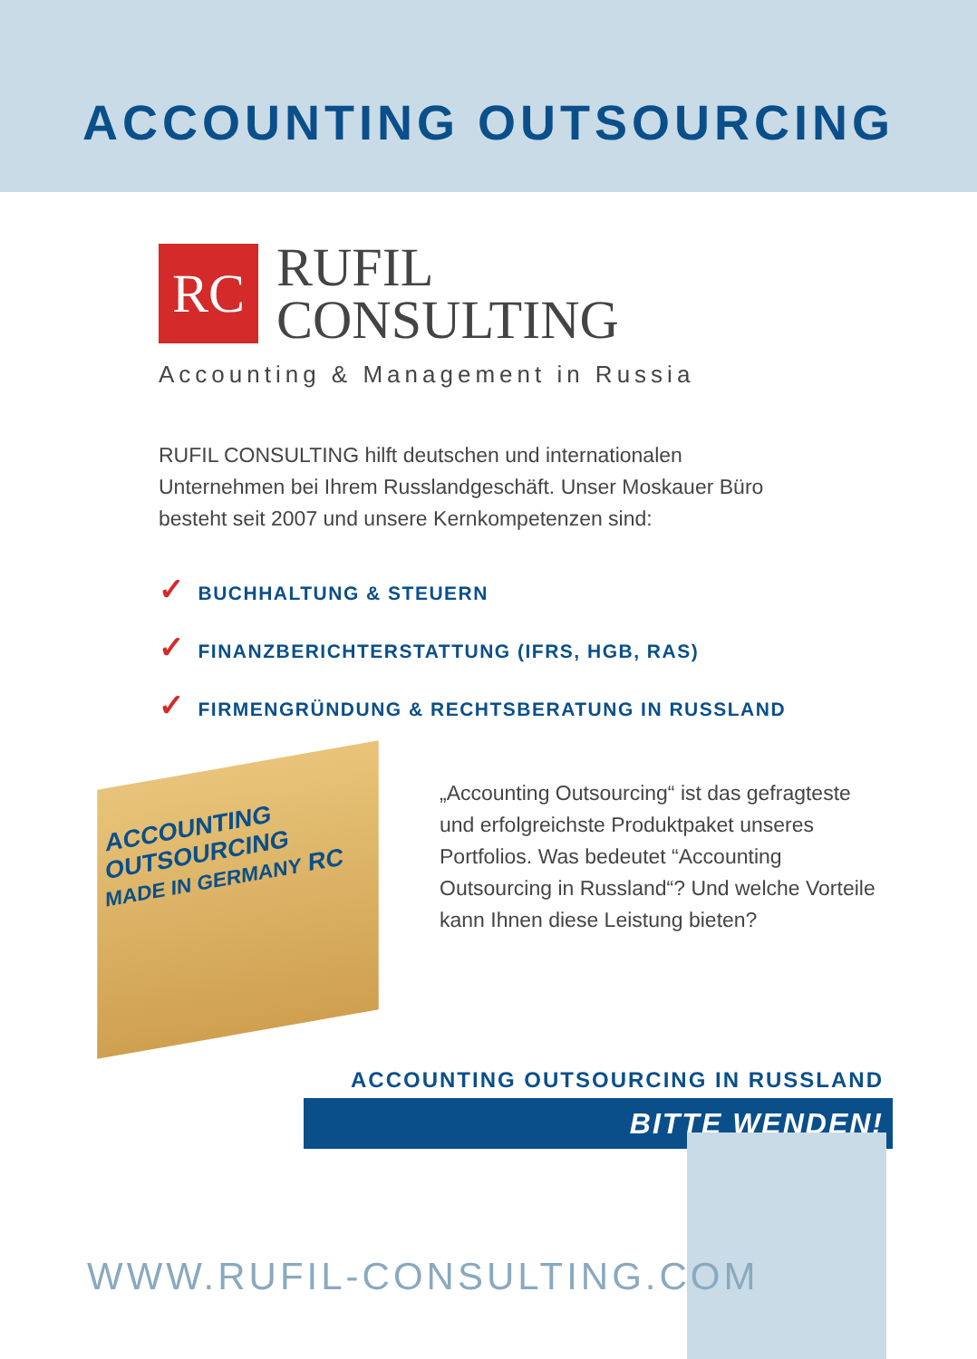ACCOUNTING OUTSOURCING
RC
RUFIL
CONSULTING
Accounting & Management in Russia
RUFIL CONSULTING hilft deutschen und internationalen Unternehmen bei Ihrem Russlandgeschäft. Unser Moskauer Büro besteht seit 2007 und unsere Kernkompetenzen sind:
✓ BUCHHALTUNG & STEUERN
✓ FINANZBERICHTERSTATTUNG (IFRS, HGB, RAS)
✓ FIRMENGRÜNDUNG & RECHTSBERATUNG IN RUSSLAND
ACCOUNTING
OUTSOURCING
MADE IN GERMANY RC
„Accounting Outsourcing“ ist das gefragteste und erfolgreichste Produkt­paket unseres Portfolios. Was bedeutet “Accounting Outsourcing in Russland“? Und welche Vorteile kann Ihnen diese Leistung bieten?
ACCOUNTING OUTSOURCING IN RUSSLAND
BITTE WENDEN!
WWW.RUFIL-CONSULTING.COM